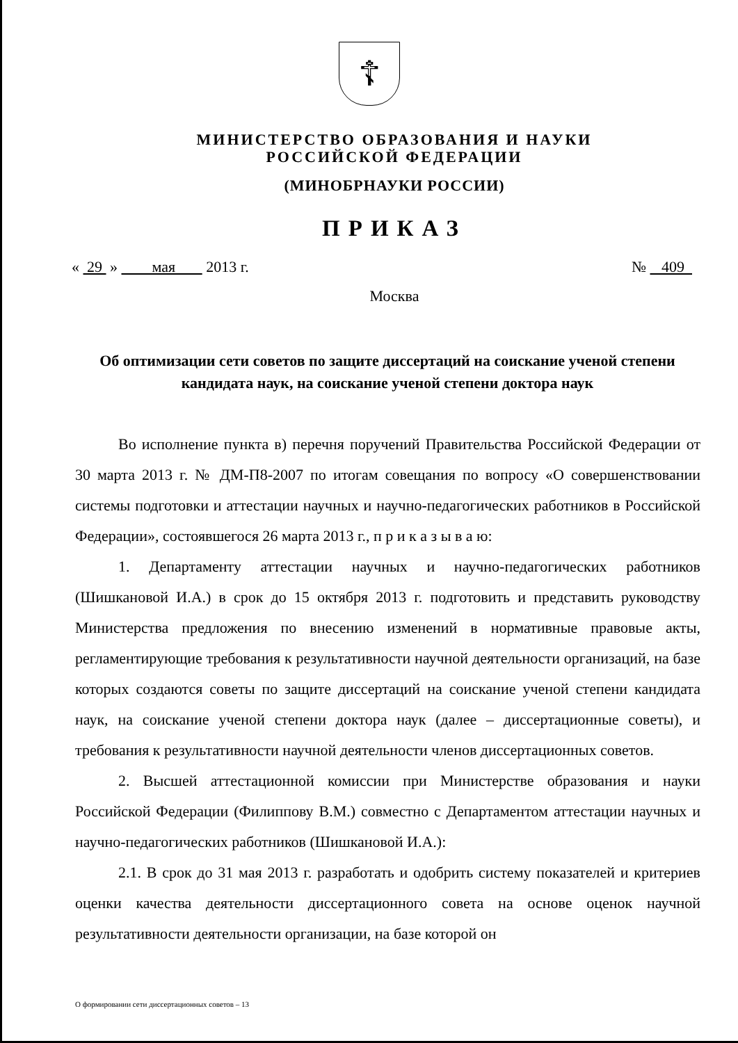☦
МИНИСТЕРСТВО ОБРАЗОВАНИЯ И НАУКИ
РОССИЙСКОЙ ФЕДЕРАЦИИ
(МИНОБРНАУКИ РОССИИ)
ПРИКАЗ
« 29 » мая 2013 г. № 409
Москва
Об оптимизации сети советов по защите диссертаций на соискание ученой степени кандидата наук, на соискание ученой степени доктора наук
Во исполнение пункта в) перечня поручений Правительства Российской Федерации от 30 марта 2013 г. № ДМ-П8-2007 по итогам совещания по вопросу «О совершенствовании системы подготовки и аттестации научных и научно-педагогических работников в Российской Федерации», состоявшегося 26 марта 2013 г., п р и к а з ы в а ю:
1. Департаменту аттестации научных и научно-педагогических работников (Шишкановой И.А.) в срок до 15 октября 2013 г. подготовить и представить руководству Министерства предложения по внесению изменений в нормативные правовые акты, регламентирующие требования к результативности научной деятельности организаций, на базе которых создаются советы по защите диссертаций на соискание ученой степени кандидата наук, на соискание ученой степени доктора наук (далее – диссертационные советы), и требования к результативности научной деятельности членов диссертационных советов.
2. Высшей аттестационной комиссии при Министерстве образования и науки Российской Федерации (Филиппову В.М.) совместно с Департаментом аттестации научных и научно-педагогических работников (Шишкановой И.А.):
2.1. В срок до 31 мая 2013 г. разработать и одобрить систему показателей и критериев оценки качества деятельности диссертационного совета на основе оценок научной результативности деятельности организации, на базе которой он
О формировании сети диссертационных советов – 13